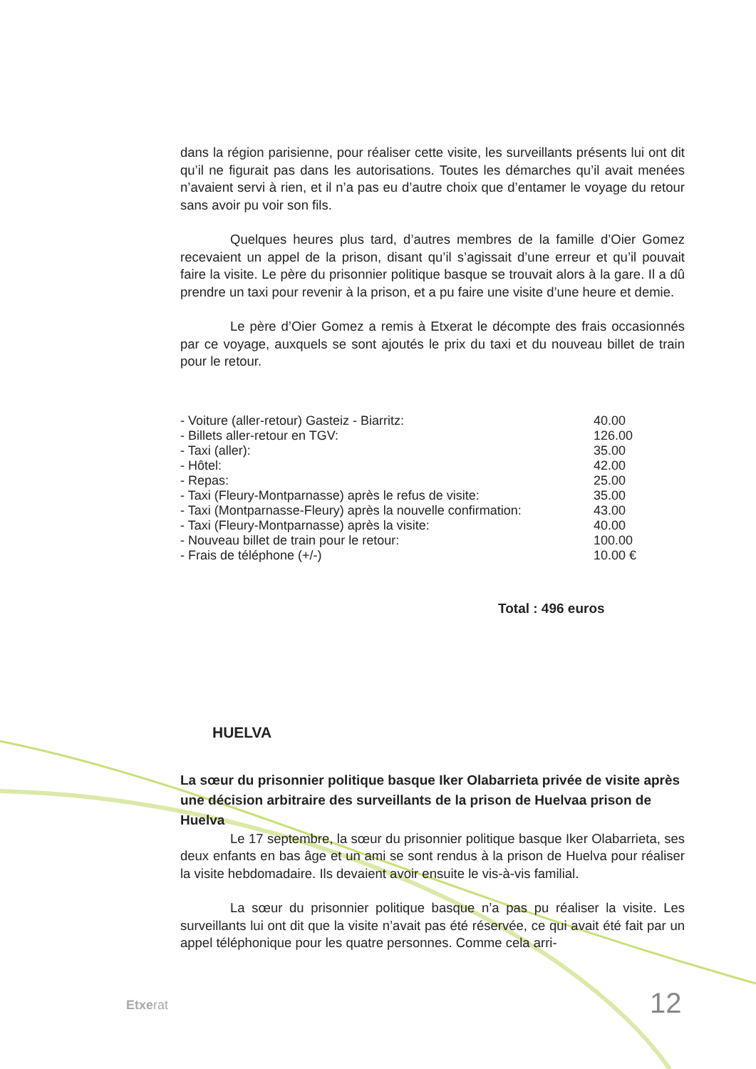dans la région parisienne, pour réaliser cette visite, les surveillants présents lui ont dit qu’il ne figurait pas dans les autorisations. Toutes les démarches qu’il avait menées n’avaient servi à rien, et il n’a pas eu d’autre choix que d’entamer le voyage du retour sans avoir pu voir son fils.
Quelques heures plus tard, d’autres membres de la famille d’Oier Gomez recevaient un appel de la prison, disant qu’il s’agissait d’une erreur et qu’il pouvait faire la visite. Le père du prisonnier politique basque se trouvait alors à la gare. Il a dû prendre un taxi pour revenir à la prison, et a pu faire une visite d’une heure et demie.
Le père d’Oier Gomez a remis à Etxerat le décompte des frais occasionnés par ce voyage, auxquels se sont ajoutés le prix du taxi et du nouveau billet de train pour le retour.
| - Voiture (aller-retour) Gasteiz - Biarritz: | 40.00 |
| - Billets aller-retour en TGV: | 126.00 |
| - Taxi (aller): | 35.00 |
| - Hôtel: | 42.00 |
| - Repas: | 25.00 |
| - Taxi (Fleury-Montparnasse) après le refus de visite: | 35.00 |
| - Taxi (Montparnasse-Fleury) après la nouvelle confirmation: | 43.00 |
| - Taxi (Fleury-Montparnasse) après la visite: | 40.00 |
| - Nouveau billet de train pour le retour: | 100.00 |
| - Frais de téléphone (+/-) | 10.00 € |
Total : 496 euros
HUELVA
La sœur du prisonnier politique basque Iker Olabarrieta privée de visite après une décision arbitraire des surveillants de la prison de Huelvaa prison de Huelva
Le 17 septembre, la sœur du prisonnier politique basque Iker Olabarrieta, ses deux enfants en bas âge et un ami se sont rendus à la prison de Huelva pour réaliser la visite hebdomadaire. Ils devaient avoir ensuite le vis-à-vis familial.
La sœur du prisonnier politique basque n’a pas pu réaliser la visite. Les surveillants lui ont dit que la visite n’avait pas été réservée, ce qui avait été fait par un appel téléphonique pour les quatre personnes. Comme cela arri-
Etxerat 12